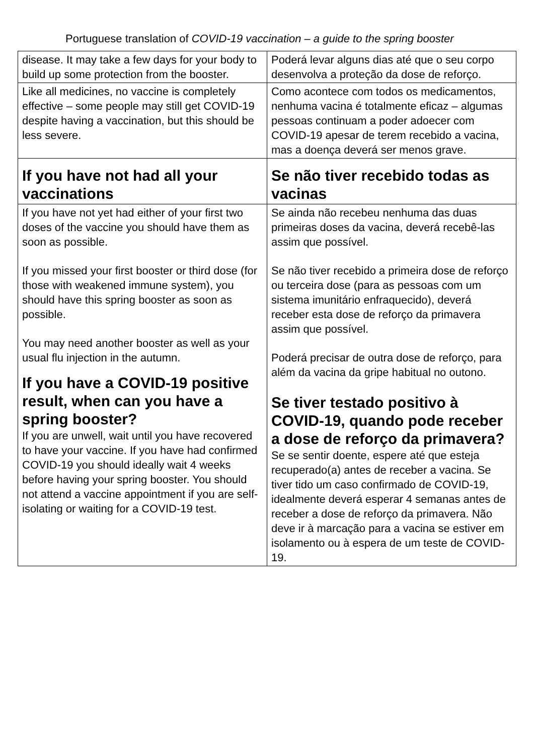Portuguese translation of COVID-19 vaccination – a guide to the spring booster
| disease. It may take a few days for your body to build up some protection from the booster. | Poderá levar alguns dias até que o seu corpo desenvolva a proteção da dose de reforço. |
| Like all medicines, no vaccine is completely effective – some people may still get COVID-19 despite having a vaccination, but this should be less severe. | Como acontece com todos os medicamentos, nenhuma vacina é totalmente eficaz – algumas pessoas continuam a poder adoecer com COVID-19 apesar de terem recebido a vacina, mas a doença deverá ser menos grave. |
| If you have not had all your vaccinations | Se não tiver recebido todas as vacinas |
| If you have not yet had either of your first two doses of the vaccine you should have them as soon as possible. If you missed your first booster or third dose (for those with weakened immune system), you should have this spring booster as soon as possible. You may need another booster as well as your usual flu injection in the autumn. If you have a COVID-19 positive result, when can you have a spring booster? If you are unwell, wait until you have recovered to have your vaccine. If you have had confirmed COVID-19 you should ideally wait 4 weeks before having your spring booster. You should not attend a vaccine appointment if you are self-isolating or waiting for a COVID-19 test. | Se ainda não recebeu nenhuma das duas primeiras doses da vacina, deverá recebê-las assim que possível. Se não tiver recebido a primeira dose de reforço ou terceira dose (para as pessoas com um sistema imunitário enfraquecido), deverá receber esta dose de reforço da primavera assim que possível. Poderá precisar de outra dose de reforço, para além da vacina da gripe habitual no outono. Se tiver testado positivo à COVID-19, quando pode receber a dose de reforço da primavera? Se se sentir doente, espere até que esteja recuperado(a) antes de receber a vacina. Se tiver tido um caso confirmado de COVID-19, idealmente deverá esperar 4 semanas antes de receber a dose de reforço da primavera. Não deve ir à marcação para a vacina se estiver em isolamento ou à espera de um teste de COVID-19. |